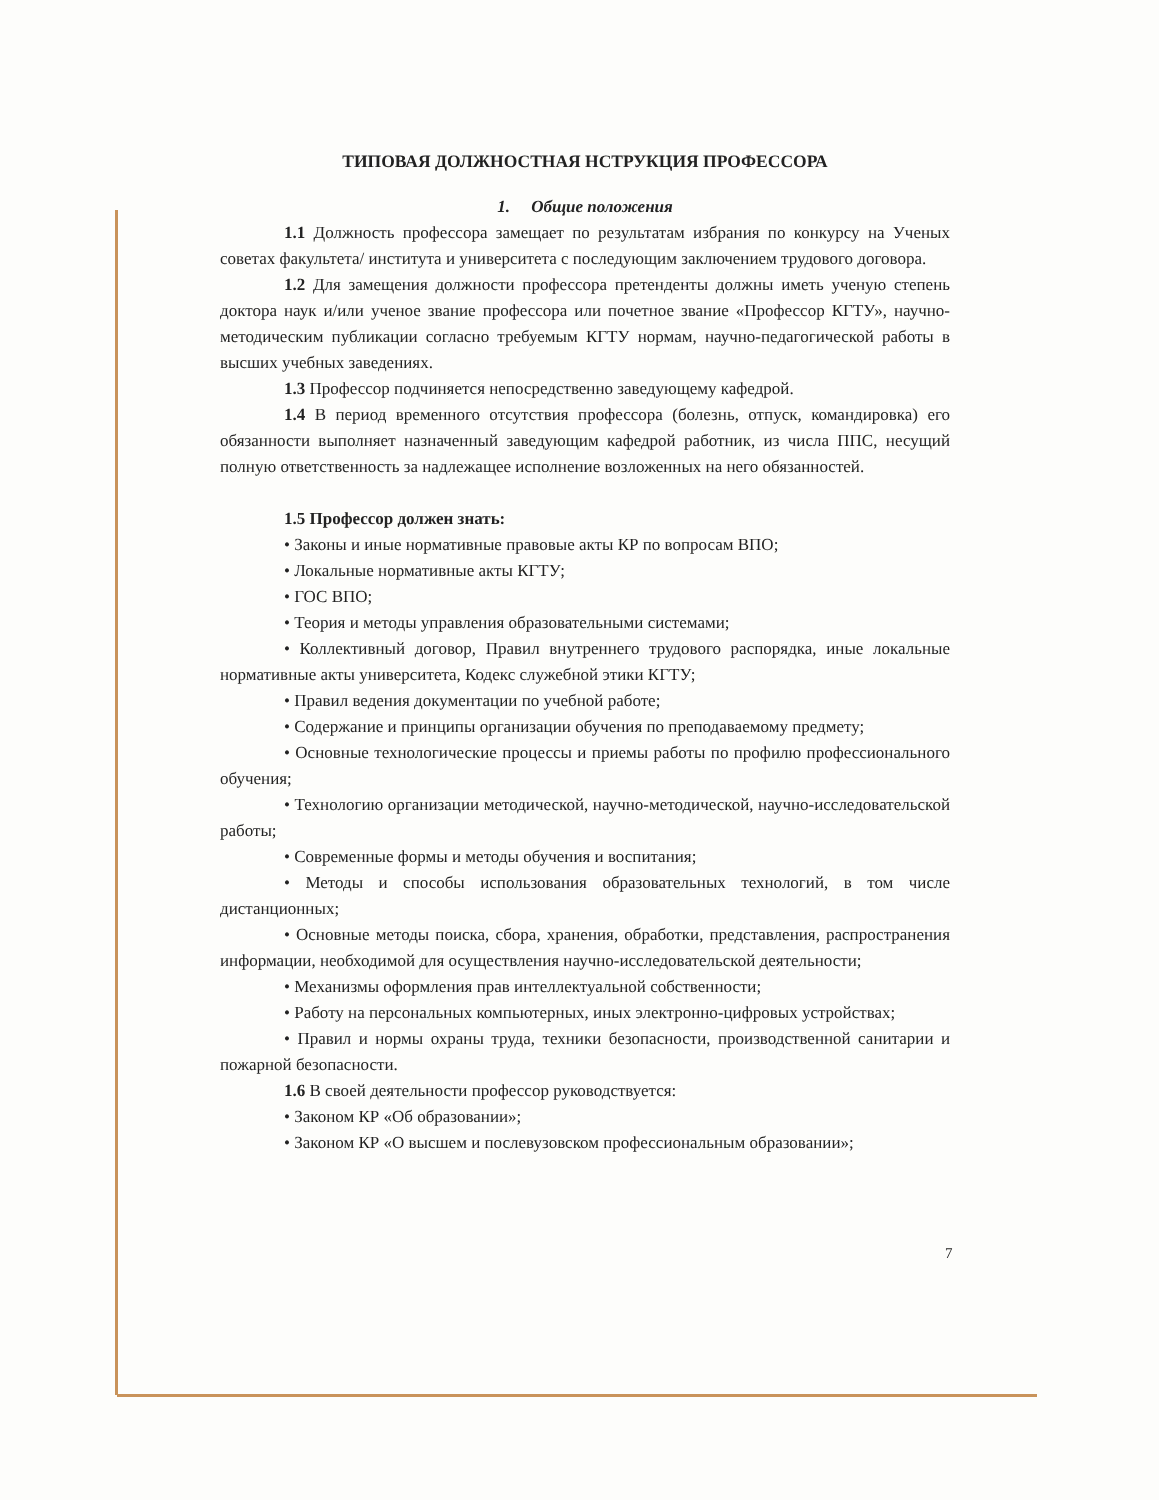ТИПОВАЯ ДОЛЖНОСТНАЯ НСТРУКЦИЯ ПРОФЕССОРА
1. Общие положения
1.1 Должность профессора замещает по результатам избрания по конкурсу на Ученых советах факультета/ института и университета с последующим заключением трудового договора.
1.2 Для замещения должности профессора претенденты должны иметь ученую степень доктора наук и/или ученое звание профессора или почетное звание «Профессор КГТУ», научно-методическим публикации согласно требуемым КГТУ нормам, научно-педагогической работы в высших учебных заведениях.
1.3 Профессор подчиняется непосредственно заведующему кафедрой.
1.4 В период временного отсутствия профессора (болезнь, отпуск, командировка) его обязанности выполняет назначенный заведующим кафедрой работник, из числа ППС, несущий полную ответственность за надлежащее исполнение возложенных на него обязанностей.
1.5 Профессор должен знать:
• Законы и иные нормативные правовые акты КР по вопросам ВПО;
• Локальные нормативные акты КГТУ;
• ГОС ВПО;
• Теория и методы управления образовательными системами;
• Коллективный договор, Правил внутреннего трудового распорядка, иные локальные нормативные акты университета, Кодекс служебной этики КГТУ;
• Правил ведения документации по учебной работе;
• Содержание и принципы организации обучения по преподаваемому предмету;
• Основные технологические процессы и приемы работы по профилю профессионального обучения;
• Технологию организации методической, научно-методической, научно-исследовательской работы;
• Современные формы и методы обучения и воспитания;
• Методы и способы использования образовательных технологий, в том числе дистанционных;
• Основные методы поиска, сбора, хранения, обработки, представления, распространения информации, необходимой для осуществления научно-исследовательской деятельности;
• Механизмы оформления прав интеллектуальной собственности;
• Работу на персональных компьютерных, иных электронно-цифровых устройствах;
• Правил и нормы охраны труда, техники безопасности, производственной санитарии и пожарной безопасности.
1.6 В своей деятельности профессор руководствуется:
• Законом КР «Об образовании»;
• Законом КР «О высшем и послевузовском профессиональным образовании»;
7